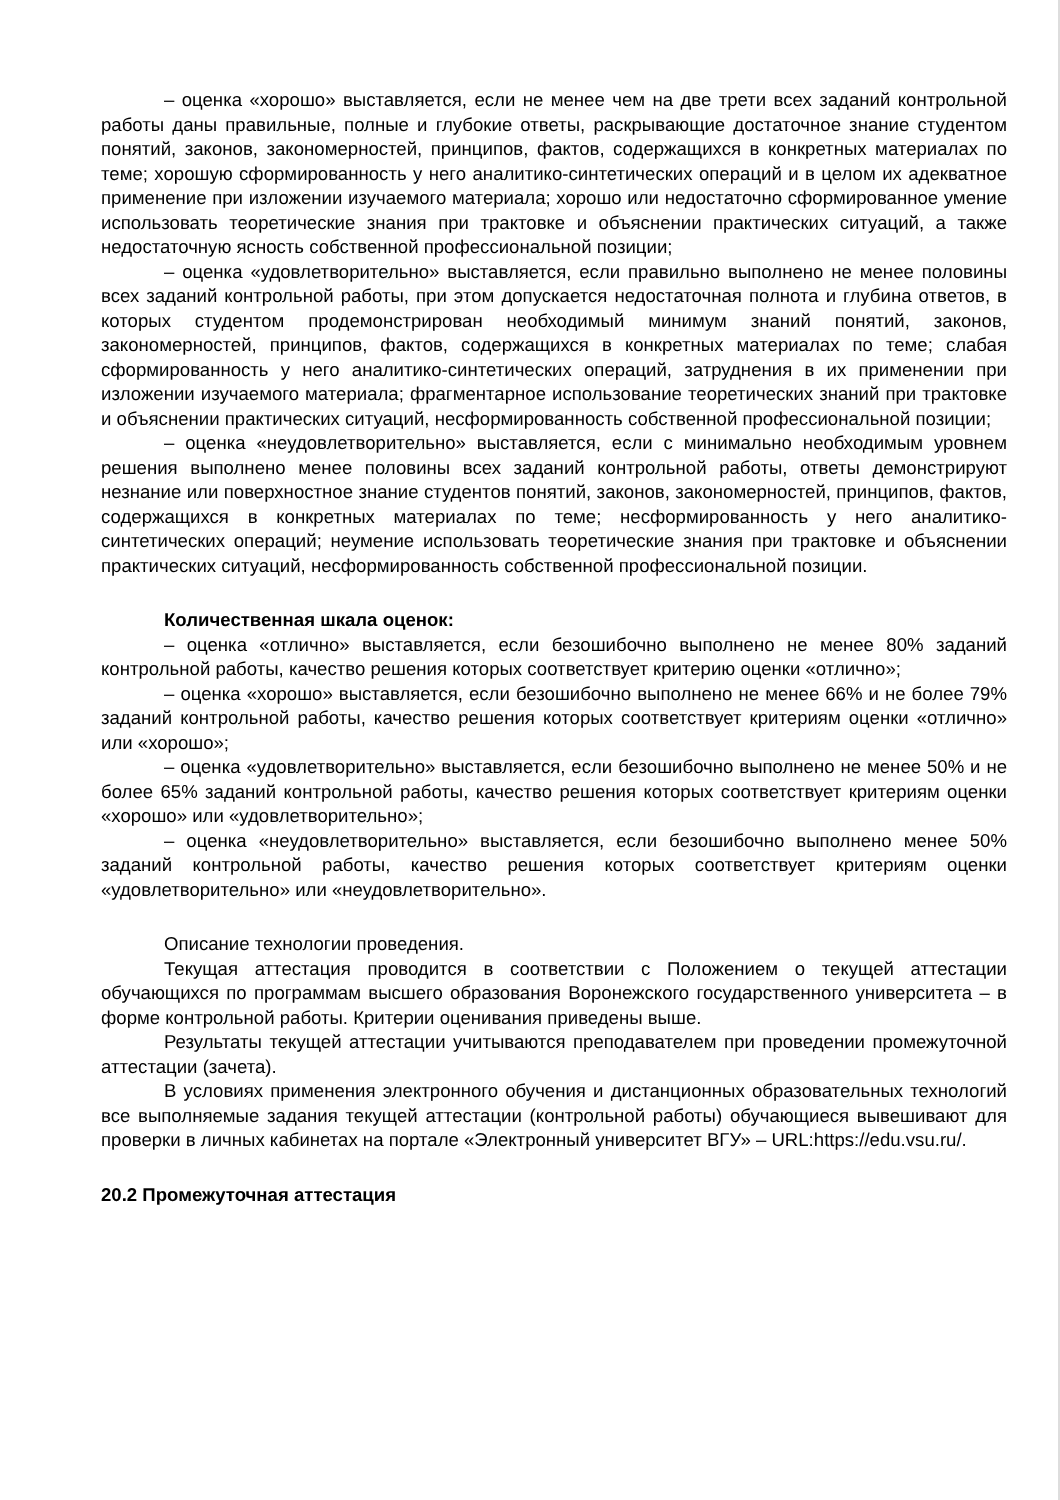– оценка «хорошо» выставляется, если не менее чем на две трети всех заданий контрольной работы даны правильные, полные и глубокие ответы, раскрывающие достаточное знание студентом понятий, законов, закономерностей, принципов, фактов, содержащихся в конкретных материалах по теме; хорошую сформированность у него аналитико-синтетических операций и в целом их адекватное применение при изложении изучаемого материала; хорошо или недостаточно сформированное умение использовать теоретические знания при трактовке и объяснении практических ситуаций, а также недостаточную ясность собственной профессиональной позиции;
– оценка «удовлетворительно» выставляется, если правильно выполнено не менее половины всех заданий контрольной работы, при этом допускается недостаточная полнота и глубина ответов, в которых студентом продемонстрирован необходимый минимум знаний понятий, законов, закономерностей, принципов, фактов, содержащихся в конкретных материалах по теме; слабая сформированность у него аналитико-синтетических операций, затруднения в их применении при изложении изучаемого материала; фрагментарное использование теоретических знаний при трактовке и объяснении практических ситуаций, несформированность собственной профессиональной позиции;
– оценка «неудовлетворительно» выставляется, если с минимально необходимым уровнем решения выполнено менее половины всех заданий контрольной работы, ответы демонстрируют незнание или поверхностное знание студентов понятий, законов, закономерностей, принципов, фактов, содержащихся в конкретных материалах по теме; несформированность у него аналитико-синтетических операций; неумение использовать теоретические знания при трактовке и объяснении практических ситуаций, несформированность собственной профессиональной позиции.
Количественная шкала оценок:
– оценка «отлично» выставляется, если безошибочно выполнено не менее 80% заданий контрольной работы, качество решения которых соответствует критерию оценки «отлично»;
– оценка «хорошо» выставляется, если безошибочно выполнено не менее 66% и не более 79% заданий контрольной работы, качество решения которых соответствует критериям оценки «отлично» или «хорошо»;
– оценка «удовлетворительно» выставляется, если безошибочно выполнено не менее 50% и не более 65% заданий контрольной работы, качество решения которых соответствует критериям оценки «хорошо» или «удовлетворительно»;
– оценка «неудовлетворительно» выставляется, если безошибочно выполнено менее 50% заданий контрольной работы, качество решения которых соответствует критериям оценки «удовлетворительно» или «неудовлетворительно».
Описание технологии проведения.
Текущая аттестация проводится в соответствии с Положением о текущей аттестации обучающихся по программам высшего образования Воронежского государственного университета – в форме контрольной работы. Критерии оценивания приведены выше.
Результаты текущей аттестации учитываются преподавателем при проведении промежуточной аттестации (зачета).
В условиях применения электронного обучения и дистанционных образовательных технологий все выполняемые задания текущей аттестации (контрольной работы) обучающиеся вывешивают для проверки в личных кабинетах на портале «Электронный университет ВГУ» – URL:https://edu.vsu.ru/.
20.2 Промежуточная аттестация